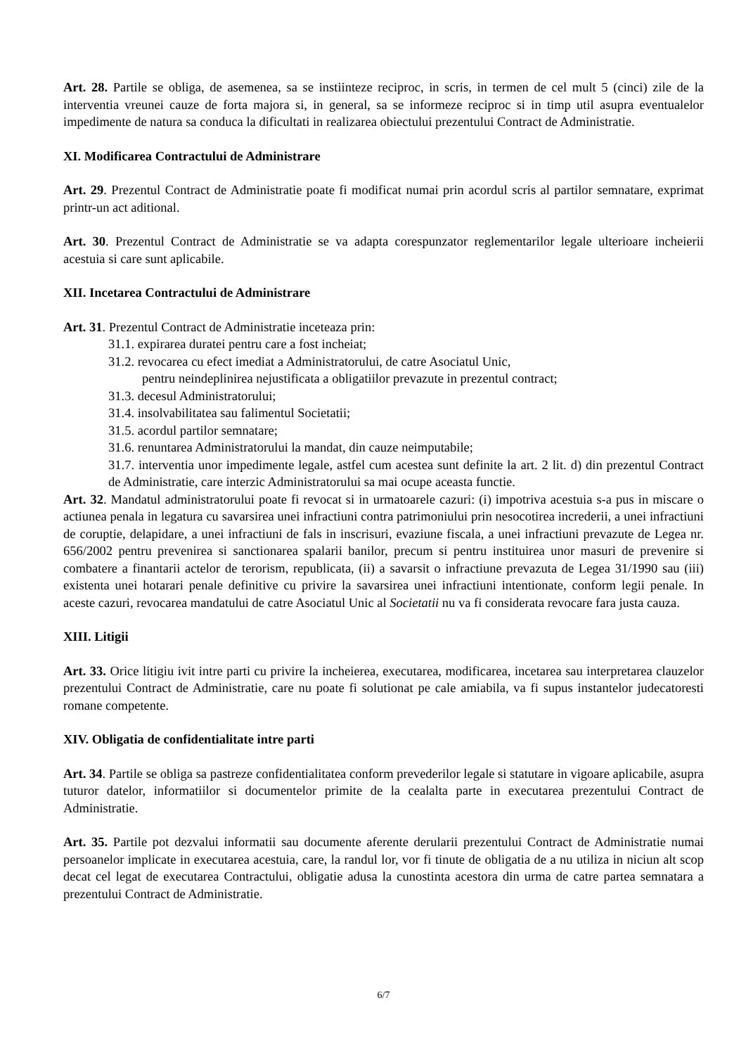Art. 28. Partile se obliga, de asemenea, sa se instiinteze reciproc, in scris, in termen de cel mult 5 (cinci) zile de la interventia vreunei cauze de forta majora si, in general, sa se informeze reciproc si in timp util asupra eventualelor impedimente de natura sa conduca la dificultati in realizarea obiectului prezentului Contract de Administratie.
XI. Modificarea Contractului de Administrare
Art. 29. Prezentul Contract de Administratie poate fi modificat numai prin acordul scris al partilor semnatare, exprimat printr-un act aditional.
Art. 30. Prezentul Contract de Administratie se va adapta corespunzator reglementarilor legale ulterioare incheierii acestuia si care sunt aplicabile.
XII. Incetarea Contractului de Administrare
Art. 31. Prezentul Contract de Administratie inceteaza prin:
31.1. expirarea duratei pentru care a fost incheiat;
31.2. revocarea cu efect imediat a Administratorului, de catre Asociatul Unic,
pentru neindeplinirea nejustificata a obligatiilor prevazute in prezentul contract;
31.3. decesul Administratorului;
31.4. insolvabilitatea sau falimentul Societatii;
31.5. acordul partilor semnatare;
31.6. renuntarea Administratorului la mandat, din cauze neimputabile;
31.7. interventia unor impedimente legale, astfel cum acestea sunt definite la art. 2 lit. d) din prezentul Contract de Administratie, care interzic Administratorului sa mai ocupe aceasta functie.
Art. 32. Mandatul administratorului poate fi revocat si in urmatoarele cazuri: (i) impotriva acestuia s-a pus in miscare o actiunea penala in legatura cu savarsirea unei infractiuni contra patrimoniului prin nesocotirea increderii, a unei infractiuni de coruptie, delapidare, a unei infractiuni de fals in inscrisuri, evaziune fiscala, a unei infractiuni prevazute de Legea nr. 656/2002 pentru prevenirea si sanctionarea spalarii banilor, precum si pentru instituirea unor masuri de prevenire si combatere a finantarii actelor de terorism, republicata, (ii) a savarsit o infractiune prevazuta de Legea 31/1990 sau (iii) existenta unei hotarari penale definitive cu privire la savarsirea unei infractiuni intentionate, conform legii penale. In aceste cazuri, revocarea mandatului de catre Asociatul Unic al Societatii nu va fi considerata revocare fara justa cauza.
XIII. Litigii
Art. 33. Orice litigiu ivit intre parti cu privire la incheierea, executarea, modificarea, incetarea sau interpretarea clauzelor prezentului Contract de Administratie, care nu poate fi solutionat pe cale amiabila, va fi supus instantelor judecatoresti romane competente.
XIV. Obligatia de confidentialitate intre parti
Art. 34. Partile se obliga sa pastreze confidentialitatea conform prevederilor legale si statutare in vigoare aplicabile, asupra tuturor datelor, informatiilor si documentelor primite de la cealalta parte in executarea prezentului Contract de Administratie.
Art. 35. Partile pot dezvalui informatii sau documente aferente derularii prezentului Contract de Administratie numai persoanelor implicate in executarea acestuia, care, la randul lor, vor fi tinute de obligatia de a nu utiliza in niciun alt scop decat cel legat de executarea Contractului, obligatie adusa la cunostinta acestora din urma de catre partea semnatara a prezentului Contract de Administratie.
6/7